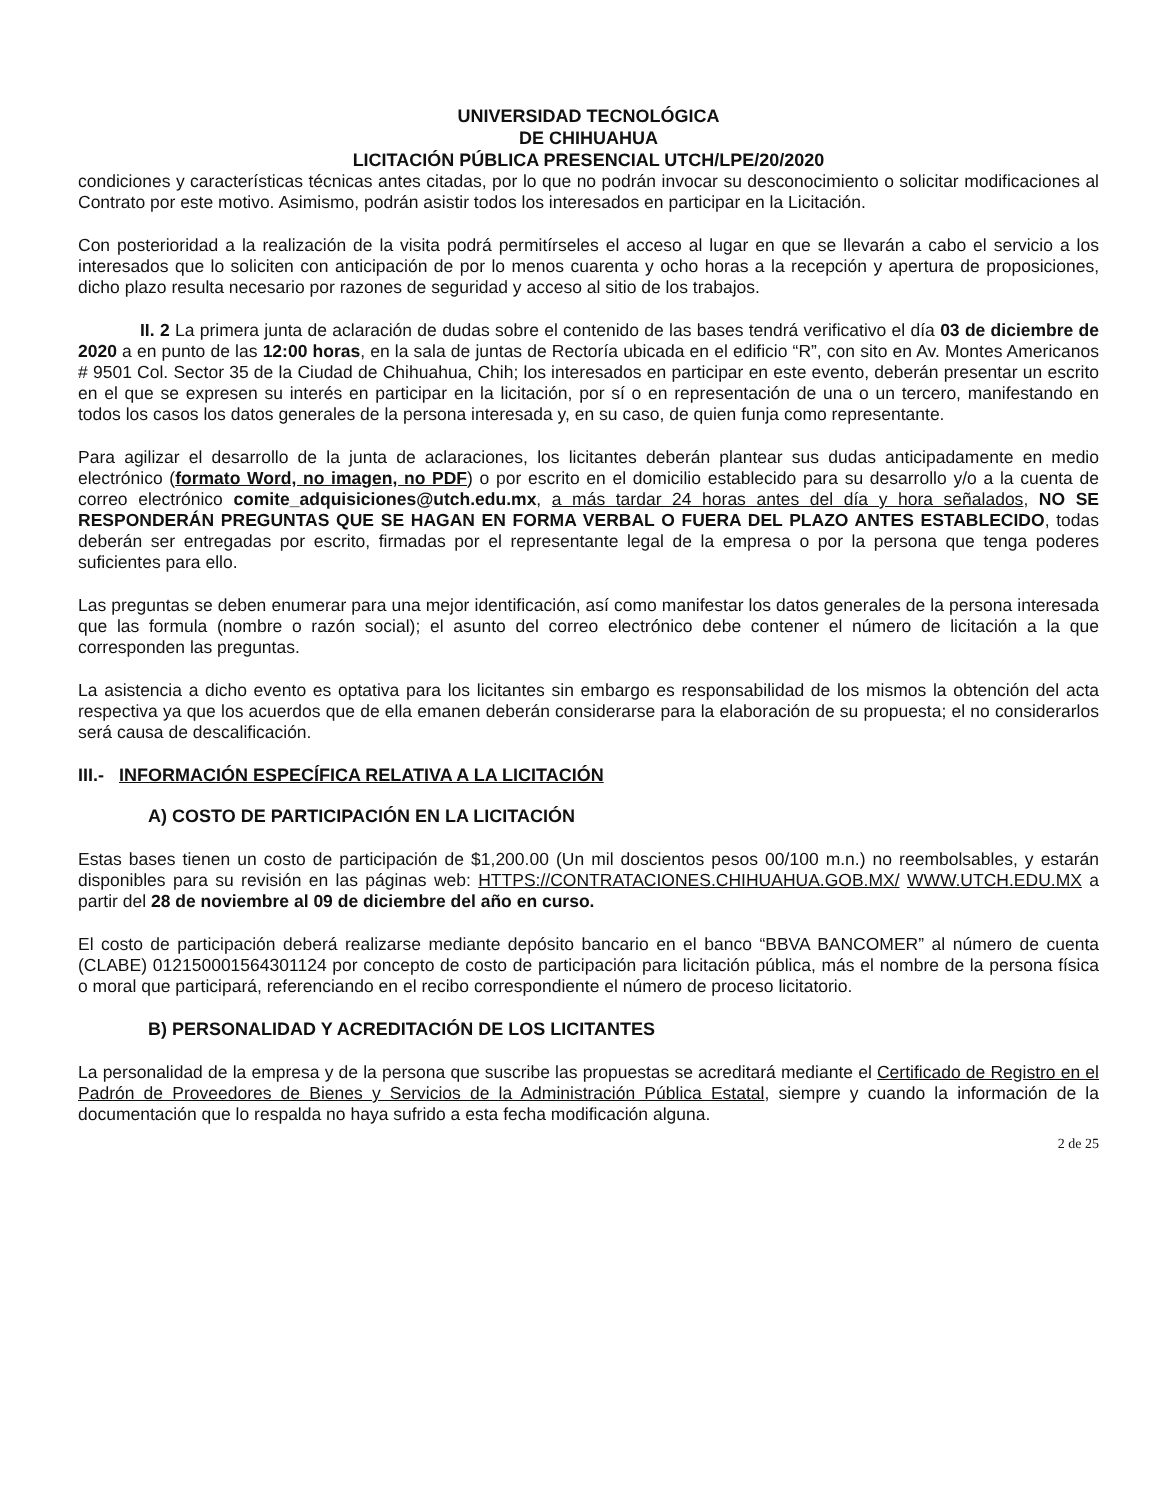UNIVERSIDAD TECNOLÓGICA
DE CHIHUAHUA
LICITACIÓN PÚBLICA PRESENCIAL UTCH/LPE/20/2020
condiciones y características técnicas antes citadas, por lo que no podrán invocar su desconocimiento o solicitar modificaciones al Contrato por este motivo. Asimismo, podrán asistir todos los interesados en participar en la Licitación.
Con posterioridad a la realización de la visita podrá permitírseles el acceso al lugar en que se llevarán a cabo el servicio a los interesados que lo soliciten con anticipación de por lo menos cuarenta y ocho horas a la recepción y apertura de proposiciones, dicho plazo resulta necesario por razones de seguridad y acceso al sitio de los trabajos.
II. 2 La primera junta de aclaración de dudas sobre el contenido de las bases tendrá verificativo el día 03 de diciembre de 2020 a en punto de las 12:00 horas, en la sala de juntas de Rectoría ubicada en el edificio “R”, con sito en Av. Montes Americanos # 9501 Col. Sector 35 de la Ciudad de Chihuahua, Chih; los interesados en participar en este evento, deberán presentar un escrito en el que se expresen su interés en participar en la licitación, por sí o en representación de una o un tercero, manifestando en todos los casos los datos generales de la persona interesada y, en su caso, de quien funja como representante.
Para agilizar el desarrollo de la junta de aclaraciones, los licitantes deberán plantear sus dudas anticipadamente en medio electrónico (formato Word, no imagen, no PDF) o por escrito en el domicilio establecido para su desarrollo y/o a la cuenta de correo electrónico comite_adquisiciones@utch.edu.mx, a más tardar 24 horas antes del día y hora señalados, NO SE RESPONDERÁN PREGUNTAS QUE SE HAGAN EN FORMA VERBAL O FUERA DEL PLAZO ANTES ESTABLECIDO, todas deberán ser entregadas por escrito, firmadas por el representante legal de la empresa o por la persona que tenga poderes suficientes para ello.
Las preguntas se deben enumerar para una mejor identificación, así como manifestar los datos generales de la persona interesada que las formula (nombre o razón social); el asunto del correo electrónico debe contener el número de licitación a la que corresponden las preguntas.
La asistencia a dicho evento es optativa para los licitantes sin embargo es responsabilidad de los mismos la obtención del acta respectiva ya que los acuerdos que de ella emanen deberán considerarse para la elaboración de su propuesta; el no considerarlos será causa de descalificación.
III.- INFORMACIÓN ESPECÍFICA RELATIVA A LA LICITACIÓN
A) COSTO DE PARTICIPACIÓN EN LA LICITACIÓN
Estas bases tienen un costo de participación de $1,200.00 (Un mil doscientos pesos 00/100 m.n.) no reembolsables, y estarán disponibles para su revisión en las páginas web: HTTPS://CONTRATACIONES.CHIHUAHUA.GOB.MX/ WWW.UTCH.EDU.MX a partir del 28 de noviembre al 09 de diciembre del año en curso.
El costo de participación deberá realizarse mediante depósito bancario en el banco “BBVA BANCOMER” al número de cuenta (CLABE) 012150001564301124 por concepto de costo de participación para licitación pública, más el nombre de la persona física o moral que participará, referenciando en el recibo correspondiente el número de proceso licitatorio.
B) PERSONALIDAD Y ACREDITACIÓN DE LOS LICITANTES
La personalidad de la empresa y de la persona que suscribe las propuestas se acreditará mediante el Certificado de Registro en el Padrón de Proveedores de Bienes y Servicios de la Administración Pública Estatal, siempre y cuando la información de la documentación que lo respalda no haya sufrido a esta fecha modificación alguna.
2 de 25